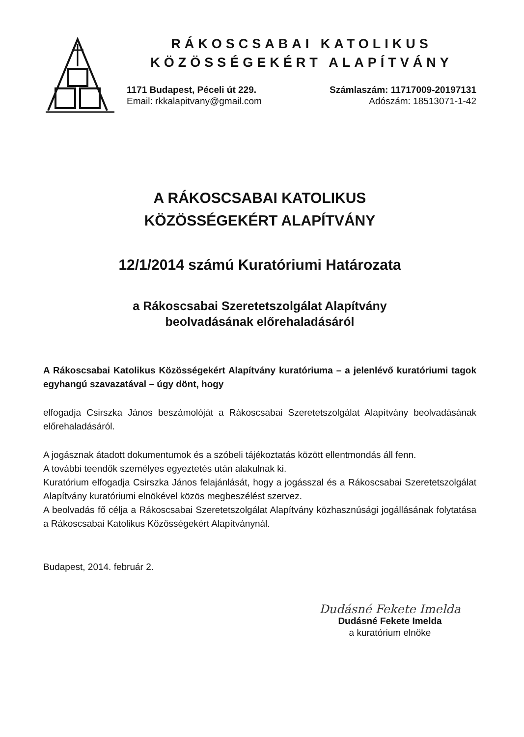RÁKOSCSABAI KATOLIKUS
KÖZÖSSÉGEKÉRT ALAPÍTVÁNY
1171 Budapest, Péceli út 229.
Email: rkkalapitvany@gmail.com
Számlaszám: 11717009-20197131
Adószám: 18513071-1-42
A RÁKOSCSABAI KATOLIKUS
KÖZÖSSÉGEKÉRT ALAPÍTVÁNY
12/1/2014 számú Kuratóriumi Határozata
a Rákoscsabai Szeretetszolgálat Alapítvány
beolvadásának előrehaladásáról
A Rákoscsabai Katolikus Közösségekért Alapítvány kuratóriuma – a jelenlévő kuratóriumi tagok egyhangú szavazatával – úgy dönt, hogy
elfogadja Csirszka János beszámolóját a Rákoscsabai Szeretetszolgálat Alapítvány beolvadásának előrehaladásáról.
A jogásznak átadott dokumentumok és a szóbeli tájékoztatás között ellentmondás áll fenn.
A további teendők személyes egyeztetés után alakulnak ki.
Kuratórium elfogadja Csirszka János felajánlását, hogy a jogásszal és a Rákoscsabai Szeretetszolgálat Alapítvány kuratóriumi elnökével közös megbeszélést szervez.
A beolvadás fő célja a Rákoscsabai Szeretetszolgálat Alapítvány közhasznúsági jogállásának folytatása a Rákoscsabai Katolikus Közösségekért Alapítványnál.
Budapest, 2014. február 2.
Dudásné Fekete Imelda
Dudásné Fekete Imelda
a kuratórium elnöke